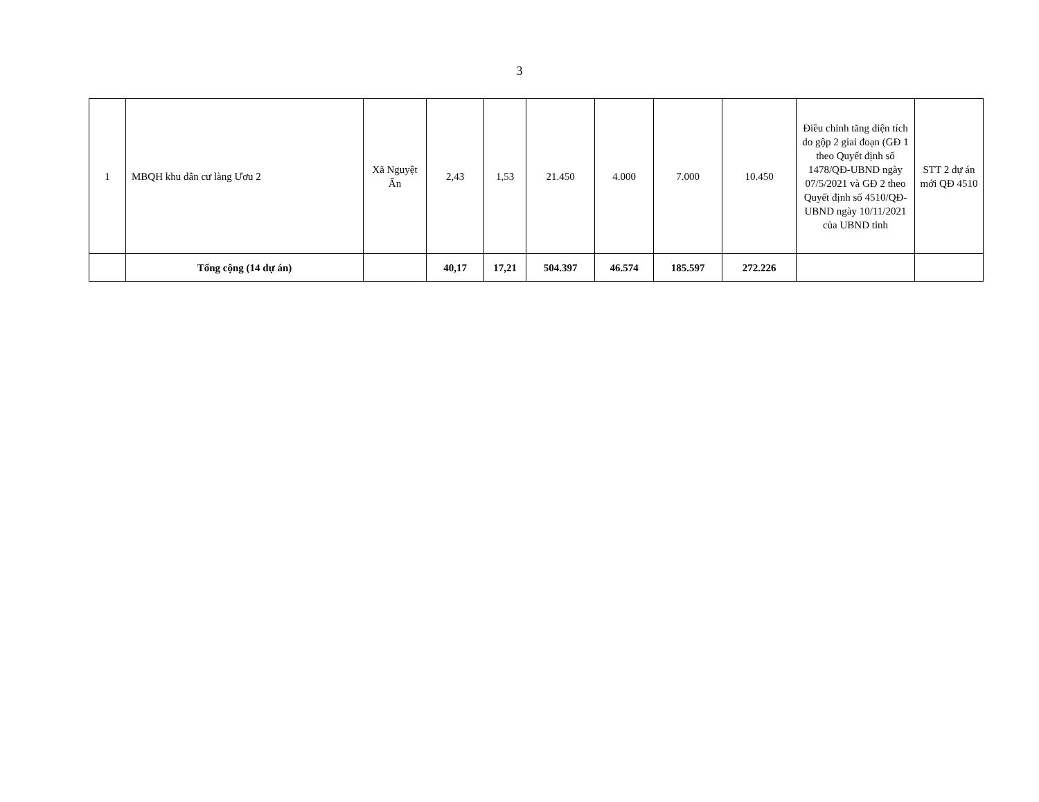3
| 1 | MBQH khu dân cư làng Ươu 2 | Xã Nguyệt Ấn | 2,43 | 1,53 | 21.450 | 4.000 | 7.000 | 10.450 | Điều chỉnh tăng diện tích do gộp 2 giai đoạn (GĐ 1 theo Quyết định số 1478/QĐ-UBND ngày 07/5/2021 và GĐ 2 theo Quyết định số 4510/QĐ-UBND ngày 10/11/2021 của UBND tỉnh | STT 2 dự án mới QĐ 4510 |
| | Tổng cộng (14 dự án) | | 40,17 | 17,21 | 504.397 | 46.574 | 185.597 | 272.226 | | |